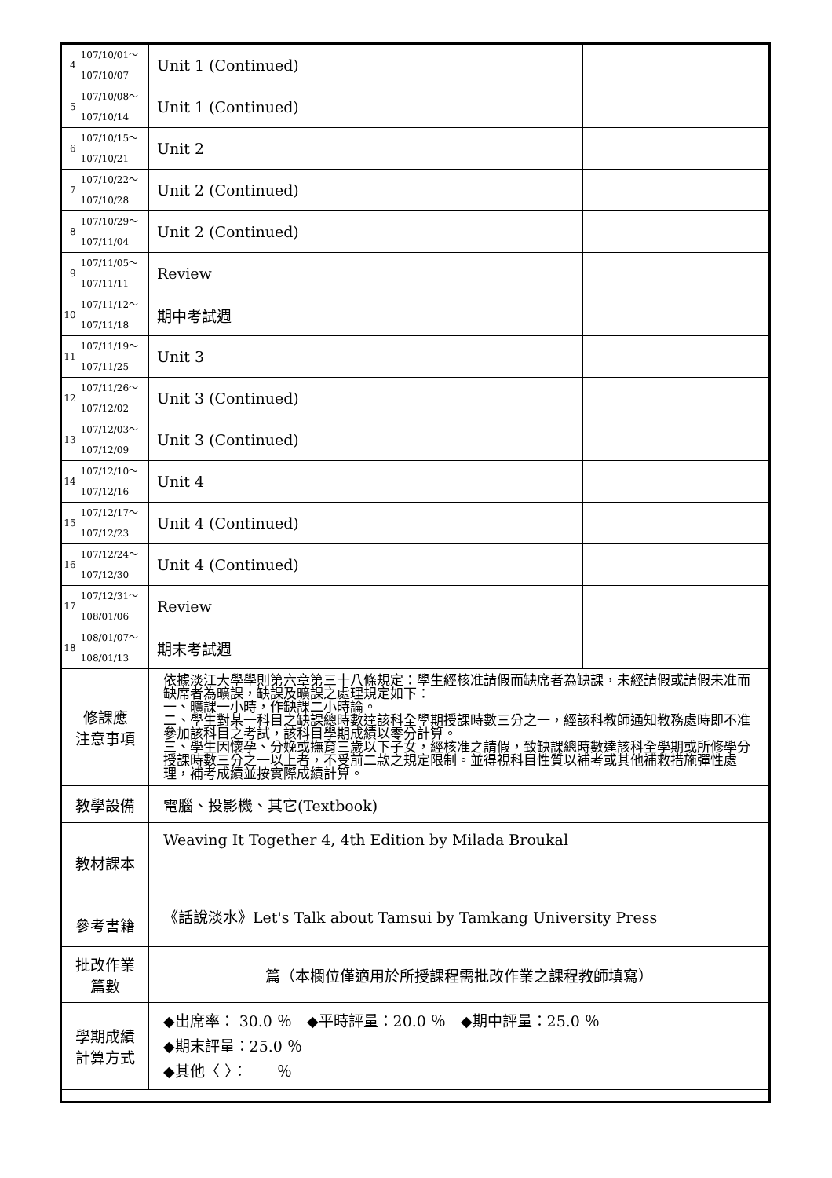| 4 | 107/10/01～ 107/10/07 | Unit 1 (Continued) | |
| 5 | 107/10/08～ 107/10/14 | Unit 1 (Continued) | |
| 6 | 107/10/15～ 107/10/21 | Unit 2 | |
| 7 | 107/10/22～ 107/10/28 | Unit 2 (Continued) | |
| 8 | 107/10/29～ 107/11/04 | Unit 2 (Continued) | |
| 9 | 107/11/05～ 107/11/11 | Review | |
| 10 | 107/11/12～ 107/11/18 | 期中考試週 | |
| 11 | 107/11/19～ 107/11/25 | Unit 3 | |
| 12 | 107/11/26～ 107/12/02 | Unit 3 (Continued) | |
| 13 | 107/12/03～ 107/12/09 | Unit 3 (Continued) | |
| 14 | 107/12/10～ 107/12/16 | Unit 4 | |
| 15 | 107/12/17～ 107/12/23 | Unit 4 (Continued) | |
| 16 | 107/12/24～ 107/12/30 | Unit 4 (Continued) | |
| 17 | 107/12/31～ 108/01/06 | Review | |
| 18 | 108/01/07～ 108/01/13 | 期末考試週 | |
| 修課應 注意事項 | | 依據淡江大學學則第六章第三十八條規定：學生經核准請假而缺席者為缺課，未經請假或請假未准而缺席者為曠課，缺課及曠課之處理規定如下： 一、曠課一小時，作缺課二小時論。 二、學生對某一科目之缺課總時數達該科全學期授課時數三分之一，經該科教師通知教務處時即不准參加該科目之考試，該科目學期成績以零分計算。 三、學生因懷孕、分娩或撫育三歲以下子女，經核准之請假，致缺課總時數達該科全學期或所修學分授課時數三分之一以上者，不受前二款之規定限制。並得視科目性質以補考或其他補救措施彈性處理，補考成績並按實際成績計算。 | |
| 教學設備 | | 電腦、投影機、其它(Textbook) | |
| 教材課本 | | Weaving It Together 4, 4th Edition by Milada Broukal | |
| 參考書籍 | | 《話說淡水》Let's Talk about Tamsui by Tamkang University Press | |
| 批改作業 篇數 | | 篇（本欄位僅適用於所授課程需批改作業之課程教師填寫） | |
| 學期成績 計算方式 | | ◆出席率： 30.0 ％ ◆平時評量：20.0 ％ ◆期中評量：25.0 ％ ◆期末評量：25.0 ％ ◆其他〈 〉： ％ | |